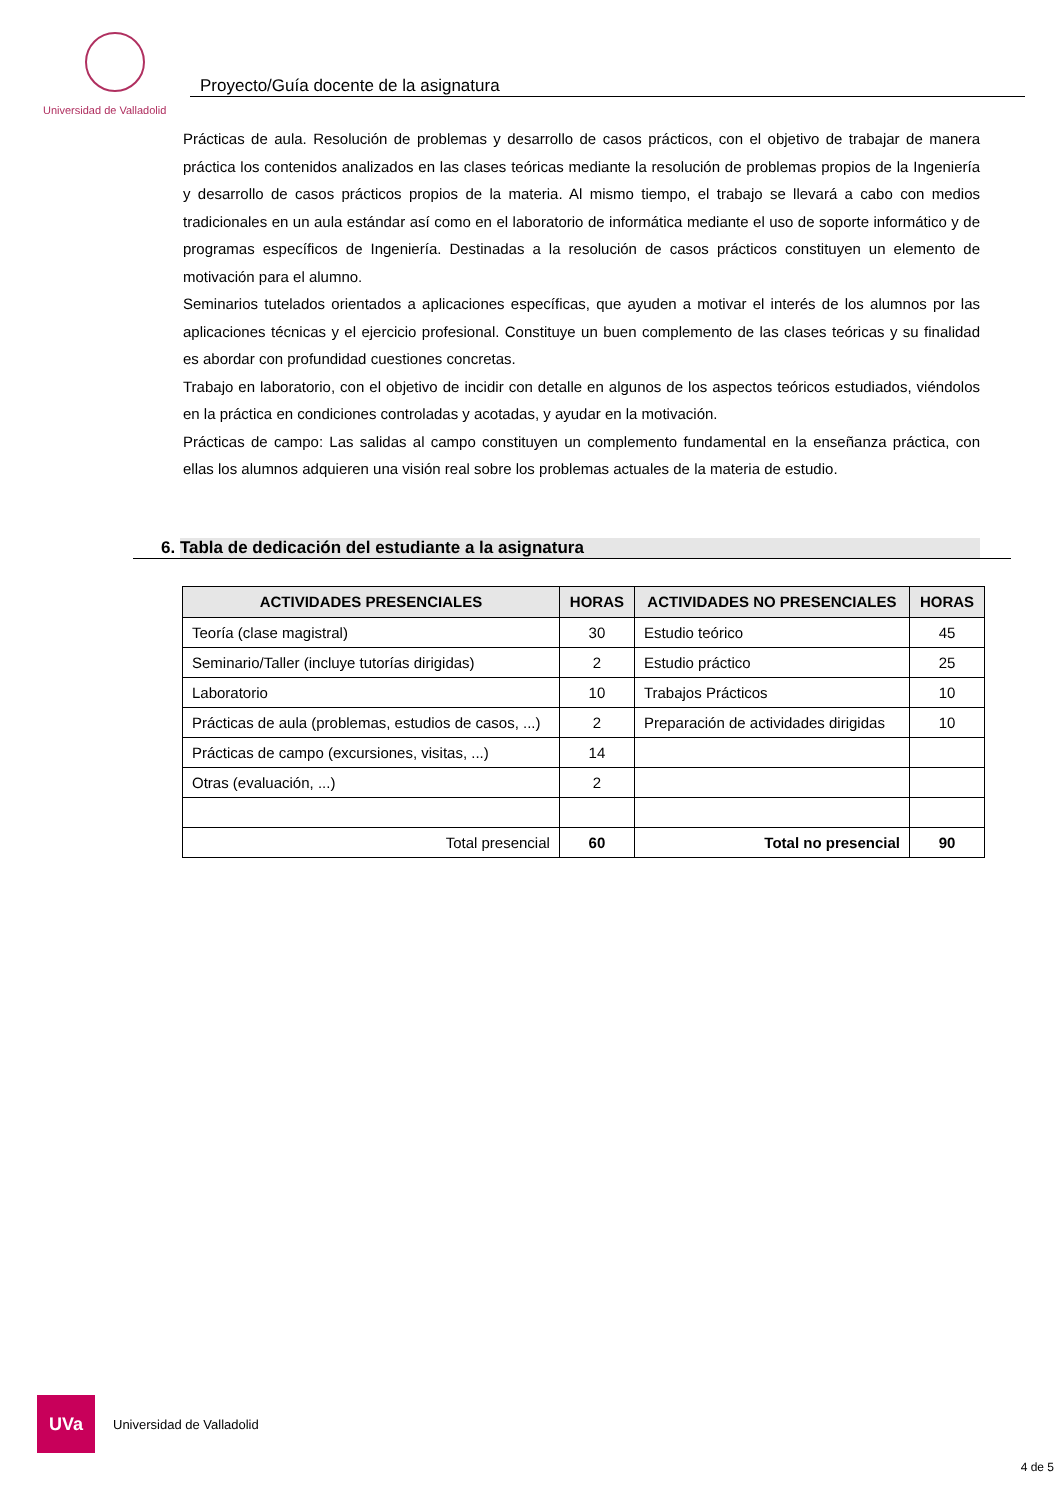Universidad de Valladolid
Proyecto/Guía docente de la asignatura
Prácticas de aula. Resolución de problemas y desarrollo de casos prácticos, con el objetivo de trabajar de manera práctica los contenidos analizados en las clases teóricas mediante la resolución de problemas propios de la Ingeniería y desarrollo de casos prácticos propios de la materia. Al mismo tiempo, el trabajo se llevará a cabo con medios tradicionales en un aula estándar así como en el laboratorio de informática mediante el uso de soporte informático y de programas específicos de Ingeniería. Destinadas a la resolución de casos prácticos constituyen un elemento de motivación para el alumno.
Seminarios tutelados orientados a aplicaciones específicas, que ayuden a motivar el interés de los alumnos por las aplicaciones técnicas y el ejercicio profesional. Constituye un buen complemento de las clases teóricas y su finalidad es abordar con profundidad cuestiones concretas.
Trabajo en laboratorio, con el objetivo de incidir con detalle en algunos de los aspectos teóricos estudiados, viéndolos en la práctica en condiciones controladas y acotadas, y ayudar en la motivación.
Prácticas de campo: Las salidas al campo constituyen un complemento fundamental en la enseñanza práctica, con ellas los alumnos adquieren una visión real sobre los problemas actuales de la materia de estudio.
6. Tabla de dedicación del estudiante a la asignatura
| ACTIVIDADES PRESENCIALES | HORAS | ACTIVIDADES NO PRESENCIALES | HORAS |
| --- | --- | --- | --- |
| Teoría (clase magistral) | 30 | Estudio teórico | 45 |
| Seminario/Taller (incluye tutorías dirigidas) | 2 | Estudio práctico | 25 |
| Laboratorio | 10 | Trabajos Prácticos | 10 |
| Prácticas de aula (problemas, estudios de casos, ...) | 2 | Preparación de actividades dirigidas | 10 |
| Prácticas de campo (excursiones, visitas, ...) | 14 | | |
| Otras (evaluación, ...) | 2 | | |
| Total presencial | 60 | Total no presencial | 90 |
UVa
Universidad de Valladolid
4 de 5